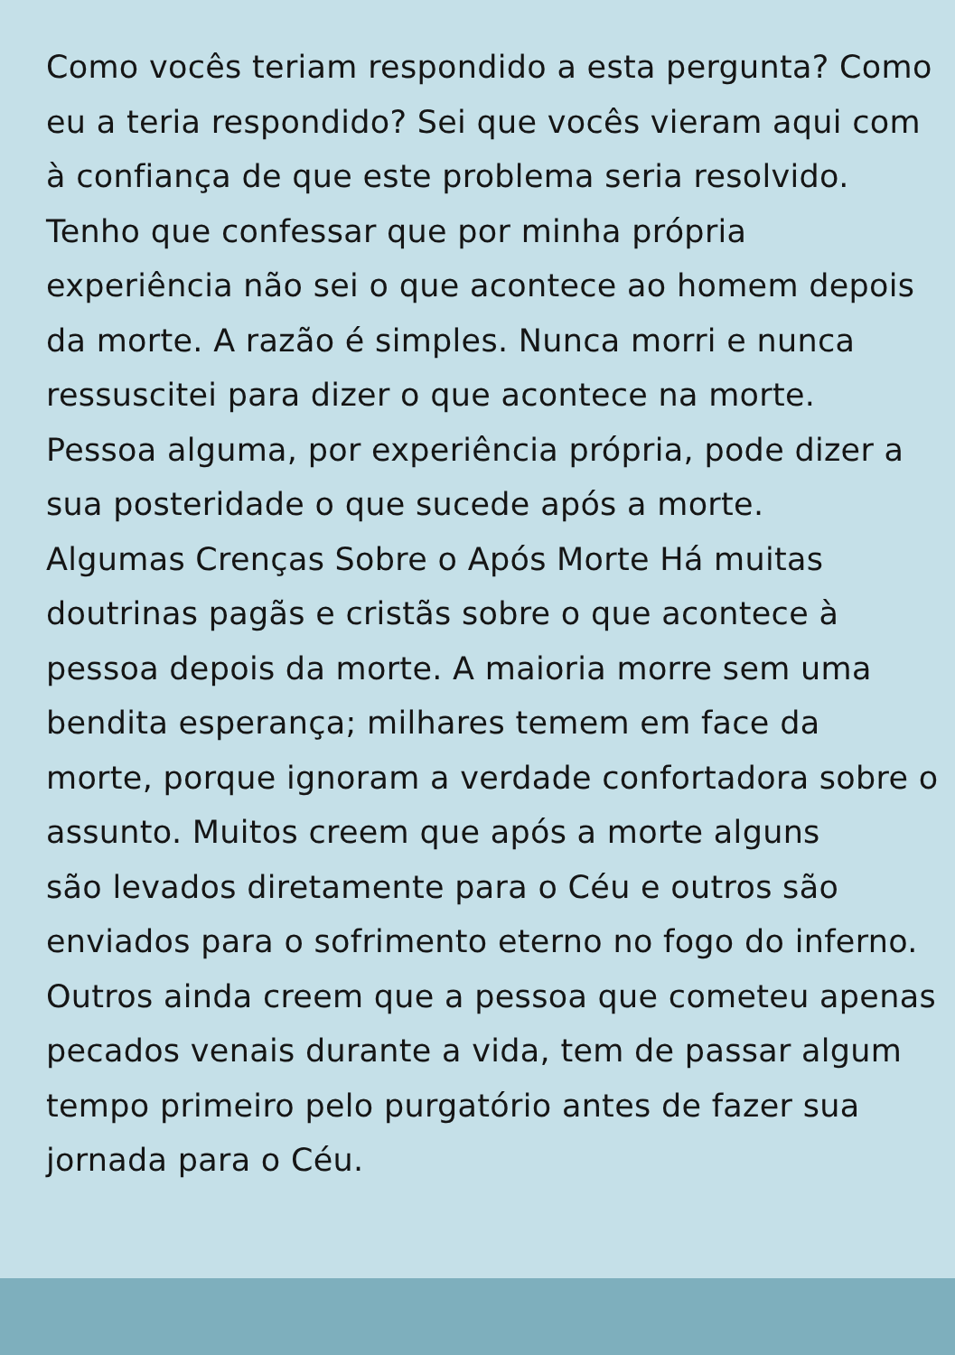Como vocês teriam respondido a esta pergunta? Como
eu a teria respondido? Sei que vocês vieram aqui com
à confiança de que este problema seria resolvido.
Tenho que confessar que por minha própria
experiência não sei o que acontece ao homem depois
da morte. A razão é simples. Nunca morri e nunca
ressuscitei para dizer o que acontece na morte.
Pessoa alguma, por experiência própria, pode dizer a
sua posteridade o que sucede após a morte.
Algumas Crenças Sobre o Após Morte Há muitas
doutrinas pagãs e cristãs sobre o que acontece à
pessoa depois da morte. A maioria morre sem uma
bendita esperança; milhares temem em face da
morte, porque ignoram a verdade confortadora sobre o
assunto. Muitos creem que após a morte alguns
são levados diretamente para o Céu e outros são
enviados para o sofrimento eterno no fogo do inferno.
Outros ainda creem que a pessoa que cometeu apenas
pecados venais durante a vida, tem de passar algum
tempo primeiro pelo purgatório antes de fazer sua
jornada para o Céu.